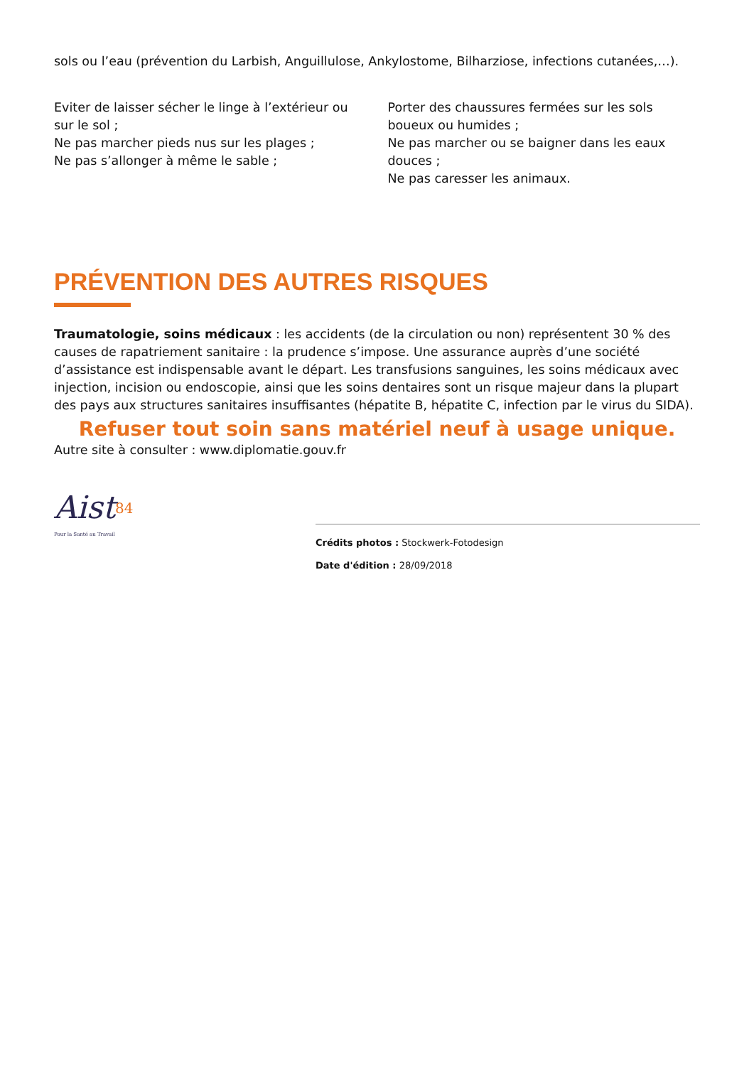sols ou l’eau (prévention du Larbish, Anguillulose, Ankylostome, Bilharziose, infections cutanées,…).
Eviter de laisser sécher le linge à l’extérieur ou sur le sol ;
Ne pas marcher pieds nus sur les plages ;
Ne pas s’allonger à même le sable ;
Porter des chaussures fermées sur les sols boueux ou humides ;
Ne pas marcher ou se baigner dans les eaux douces ;
Ne pas caresser les animaux.
PRÉVENTION DES AUTRES RISQUES
Traumatologie, soins médicaux : les accidents (de la circulation ou non) représentent 30 % des causes de rapatriement sanitaire : la prudence s’impose. Une assurance auprès d’une société d’assistance est indispensable avant le départ. Les transfusions sanguines, les soins médicaux avec injection, incision ou endoscopie, ainsi que les soins dentaires sont un risque majeur dans la plupart des pays aux structures sanitaires insuffisantes (hépatite B, hépatite C, infection par le virus du SIDA).
Refuser tout soin sans matériel neuf à usage unique.
Autre site à consulter : www.diplomatie.gouv.fr
Aist<sup>84</sup>
Pour la Santé au Travail
Crédits photos : Stockwerk-Fotodesign
Date d'édition : 28/09/2018